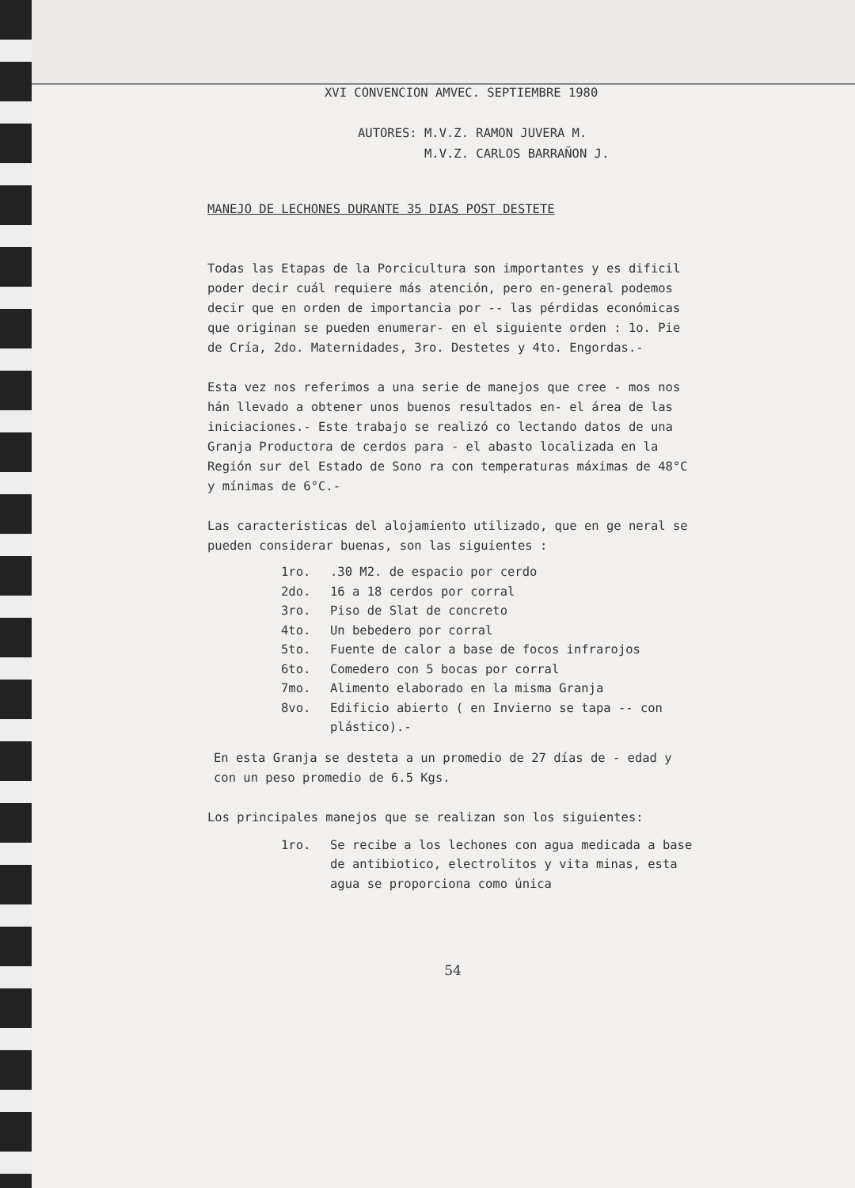XVI CONVENCION AMVEC. SEPTIEMBRE 1980
AUTORES: M.V.Z. RAMON JUVERA M.
M.V.Z. CARLOS BARRAÑON J.
MANEJO DE LECHONES DURANTE 35 DIAS POST DESTETE
Todas las Etapas de la Porcicultura son importantes y es dificil poder decir cuál requiere más atención, pero en-general podemos decir que en orden de importancia por -- las pérdidas económicas que originan se pueden enumerar- en el siguiente orden : 1o. Pie de Cría, 2do. Maternidades, 3ro. Destetes y 4to. Engordas.-
Esta vez nos referimos a una serie de manejos que cree - mos nos hán llevado a obtener unos buenos resultados en- el área de las iniciaciones.- Este trabajo se realizó co lectando datos de una Granja Productora de cerdos para - el abasto localizada en la Región sur del Estado de Sono ra con temperaturas máximas de 48°C y mínimas de 6°C.-
Las caracteristicas del alojamiento utilizado, que en ge neral se pueden considerar buenas, son las siguientes :
1ro..30 M2. de espacio por cerdo
2do. 16 a 18 cerdos por corral
3ro. Piso de Slat de concreto
4to. Un bebedero por corral
5to. Fuente de calor a base de focos infrarojos
6to. Comedero con 5 bocas por corral
7mo. Alimento elaborado en la misma Granja
8vo. Edificio abierto ( en Invierno se tapa -- con plástico).-
En esta Granja se desteta a un promedio de 27 días de - edad y con un peso promedio de 6.5 Kgs.
Los principales manejos que se realizan son los siguientes:
1ro. Se recibe a los lechones con agua medicada a base de antibiotico, electrolitos y vita minas, esta agua se proporciona como única
54